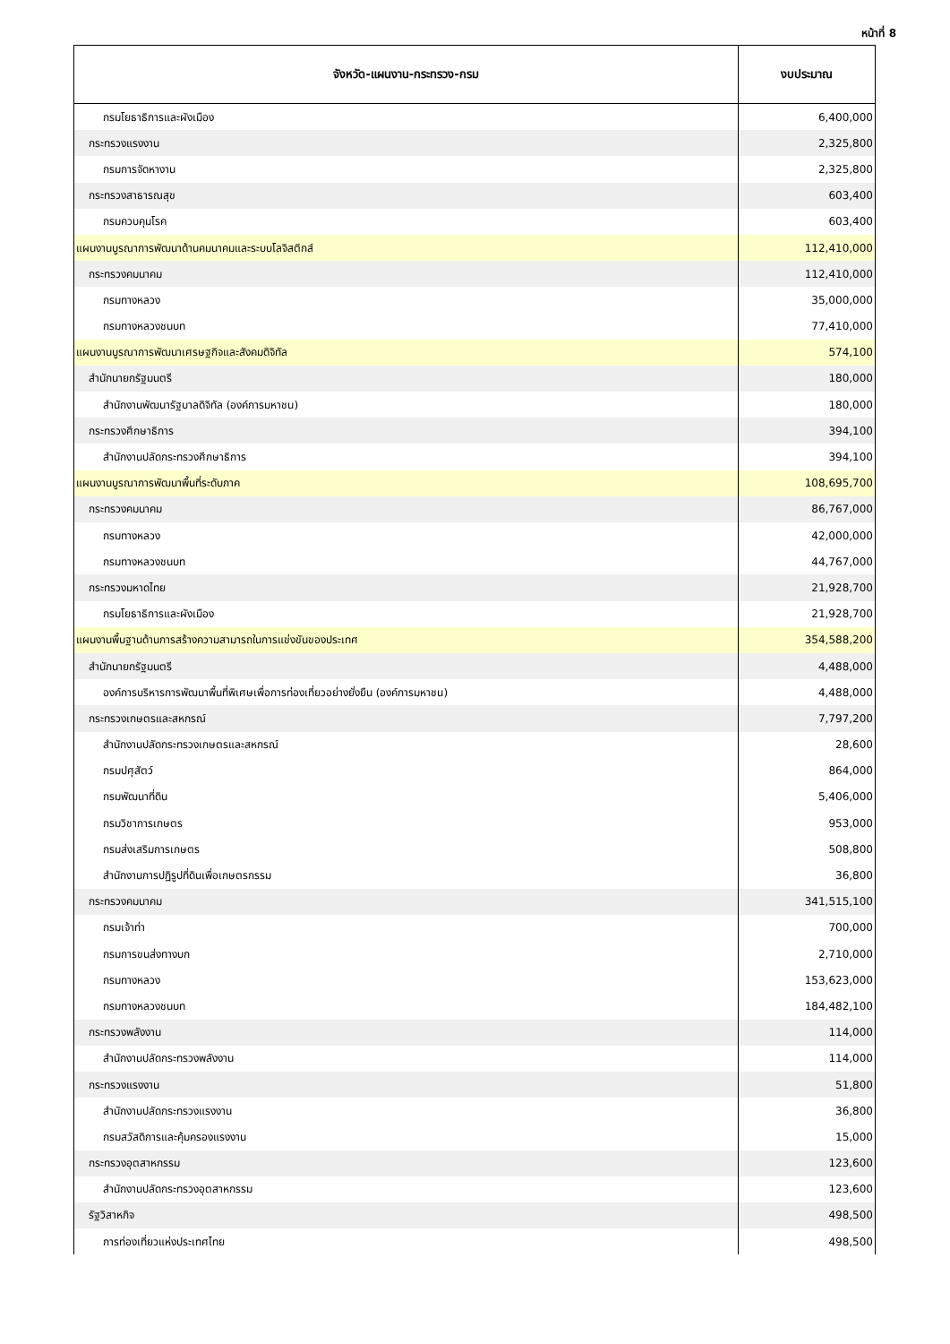หน้าที่ 8
| จังหวัด-แผนงาน-กระทรวง-กรม | งบประมาณ |
| --- | --- |
| กรมโยธาธิการและผังเมือง | 6,400,000 |
| กระทรวงแรงงาน | 2,325,800 |
| กรมการจัดหางาน | 2,325,800 |
| กระทรวงสาธารณสุข | 603,400 |
| กรมควบคุมโรค | 603,400 |
| แผนงานบูรณาการพัฒนาด้านคมนาคมและระบบโลจิสติกส์ | 112,410,000 |
| กระทรวงคมนาคม | 112,410,000 |
| กรมทางหลวง | 35,000,000 |
| กรมทางหลวงชนบท | 77,410,000 |
| แผนงานบูรณาการพัฒนาเศรษฐกิจและสังคมดิจิทัล | 574,100 |
| สำนักนายกรัฐมนตรี | 180,000 |
| สำนักงานพัฒนารัฐบาลดิจิทัล (องค์การมหาชน) | 180,000 |
| กระทรวงศึกษาธิการ | 394,100 |
| สำนักงานปลัดกระทรวงศึกษาธิการ | 394,100 |
| แผนงานบูรณาการพัฒนาพื้นที่ระดับภาค | 108,695,700 |
| กระทรวงคมนาคม | 86,767,000 |
| กรมทางหลวง | 42,000,000 |
| กรมทางหลวงชนบท | 44,767,000 |
| กระทรวงมหาดไทย | 21,928,700 |
| กรมโยธาธิการและผังเมือง | 21,928,700 |
| แผนงานพื้นฐานด้านการสร้างความสามารถในการแข่งขันของประเทศ | 354,588,200 |
| สำนักนายกรัฐมนตรี | 4,488,000 |
| องค์การบริหารการพัฒนาพื้นที่พิเศษเพื่อการท่องเที่ยวอย่างยั่งยืน (องค์การมหาชน) | 4,488,000 |
| กระทรวงเกษตรและสหกรณ์ | 7,797,200 |
| สำนักงานปลัดกระทรวงเกษตรและสหกรณ์ | 28,600 |
| กรมปศุสัตว์ | 864,000 |
| กรมพัฒนาที่ดิน | 5,406,000 |
| กรมวิชาการเกษตร | 953,000 |
| กรมส่งเสริมการเกษตร | 508,800 |
| สำนักงานการปฏิรูปที่ดินเพื่อเกษตรกรรม | 36,800 |
| กระทรวงคมนาคม | 341,515,100 |
| กรมเจ้าท่า | 700,000 |
| กรมการขนส่งทางบก | 2,710,000 |
| กรมทางหลวง | 153,623,000 |
| กรมทางหลวงชนบท | 184,482,100 |
| กระทรวงพลังงาน | 114,000 |
| สำนักงานปลัดกระทรวงพลังงาน | 114,000 |
| กระทรวงแรงงาน | 51,800 |
| สำนักงานปลัดกระทรวงแรงงาน | 36,800 |
| กรมสวัสดิการและคุ้มครองแรงงาน | 15,000 |
| กระทรวงอุตสาหกรรม | 123,600 |
| สำนักงานปลัดกระทรวงอุตสาหกรรม | 123,600 |
| รัฐวิสาหกิจ | 498,500 |
| การท่องเที่ยวแห่งประเทศไทย | 498,500 |